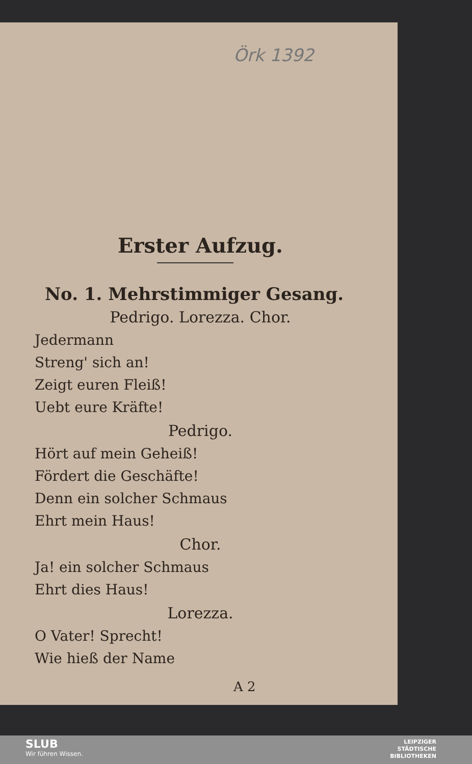Örk 1392
Erster Aufzug.
No. 1. Mehrstimmiger Gesang.
Pedrigo. Lorezza. Chor.
Jedermann
Streng' sich an!
Zeigt euren Fleiß!
Uebt eure Kräfte!
Pedrigo.
Hört auf mein Geheiß!
Fördert die Geschäfte!
Denn ein solcher Schmaus
Ehrt mein Haus!
Chor.
Ja! ein solcher Schmaus
Ehrt dies Haus!
Lorezza.
O Vater! Sprecht!
Wie hieß der Name
A 2
SLUB
Wir führen Wissen.
LEIPZIGER
STÄDTISCHE
BIBLIOTHEKEN